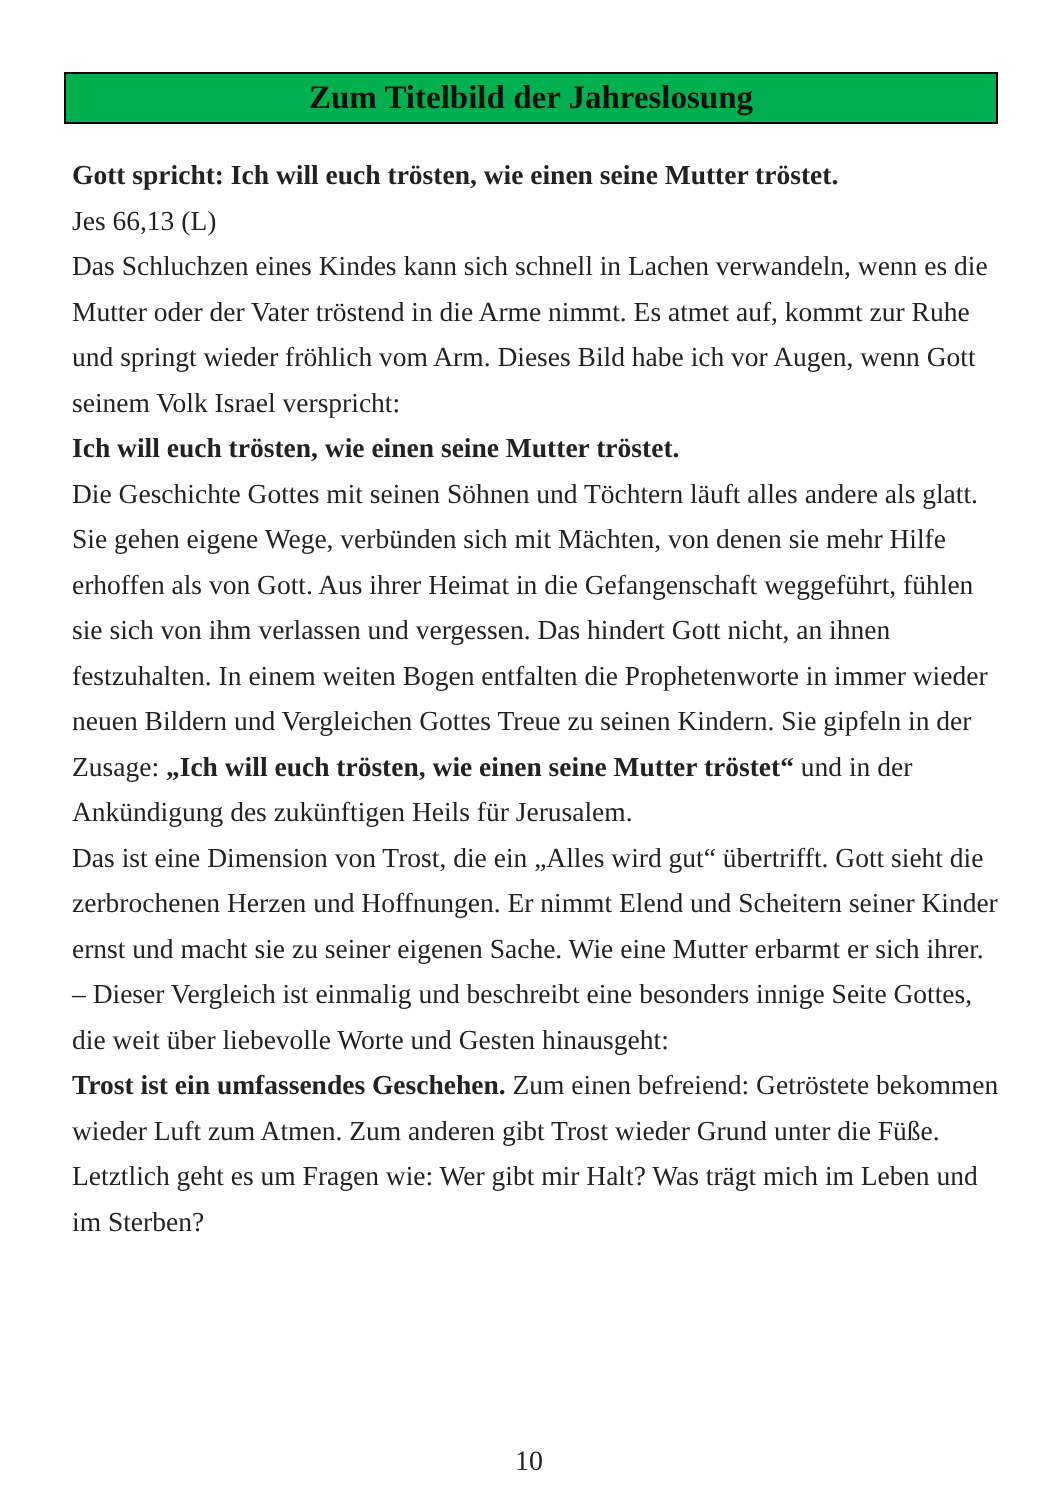Zum Titelbild der Jahreslosung
Gott spricht: Ich will euch trösten, wie einen seine Mutter tröstet.
Jes 66,13 (L)
Das Schluchzen eines Kindes kann sich schnell in Lachen verwandeln, wenn es die Mutter oder der Vater tröstend in die Arme nimmt. Es atmet auf, kommt zur Ruhe und springt wieder fröhlich vom Arm. Dieses Bild habe ich vor Augen, wenn Gott seinem Volk Israel verspricht:
Ich will euch trösten, wie einen seine Mutter tröstet.
Die Geschichte Gottes mit seinen Söhnen und Töchtern läuft alles andere als glatt. Sie gehen eigene Wege, verbünden sich mit Mächten, von denen sie mehr Hilfe erhoffen als von Gott. Aus ihrer Heimat in die Gefangenschaft weggeführt, fühlen sie sich von ihm verlassen und vergessen. Das hindert Gott nicht, an ihnen festzuhalten. In einem weiten Bogen entfalten die Prophetenworte in immer wieder neuen Bildern und Vergleichen Gottes Treue zu seinen Kindern. Sie gipfeln in der Zusage: „Ich will euch trösten, wie einen seine Mutter tröstet“ und in der Ankündigung des zukünftigen Heils für Jerusalem.
Das ist eine Dimension von Trost, die ein „Alles wird gut“ übertrifft. Gott sieht die zerbrochenen Herzen und Hoffnungen. Er nimmt Elend und Scheitern seiner Kinder ernst und macht sie zu seiner eigenen Sache. Wie eine Mutter erbarmt er sich ihrer. – Dieser Vergleich ist einmalig und beschreibt eine besonders innige Seite Gottes, die weit über liebevolle Worte und Gesten hinausgeht:
Trost ist ein umfassendes Geschehen. Zum einen befreiend: Getröstete bekommen wieder Luft zum Atmen. Zum anderen gibt Trost wieder Grund unter die Füße. Letztlich geht es um Fragen wie: Wer gibt mir Halt? Was trägt mich im Leben und im Sterben?
10